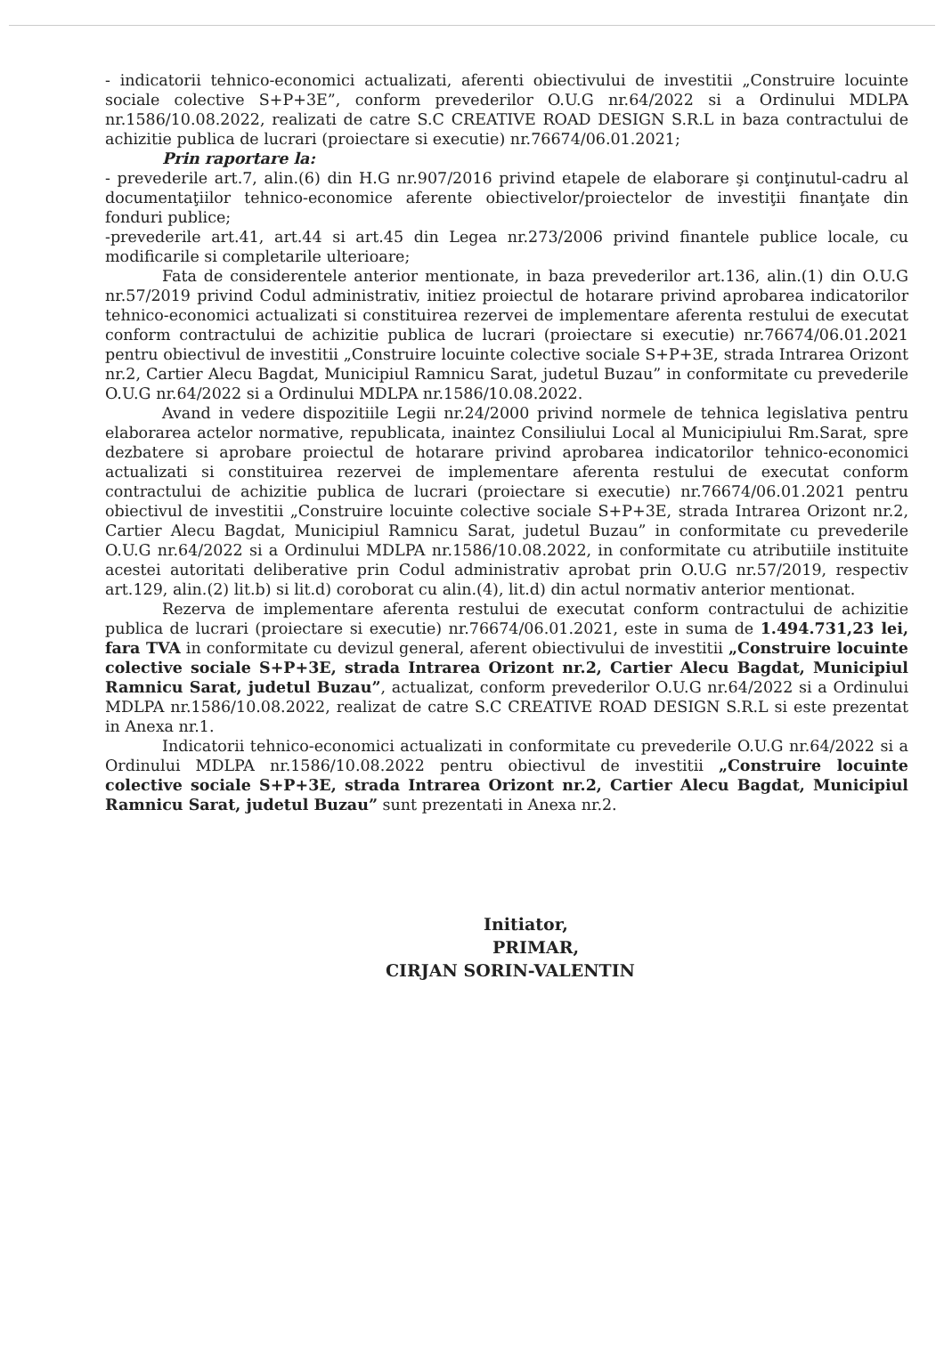- indicatorii tehnico-economici actualizati, aferenti obiectivului de investitii „Construire locuinte sociale colective S+P+3E”, conform prevederilor O.U.G nr.64/2022 si a Ordinului MDLPA nr.1586/10.08.2022, realizati de catre S.C CREATIVE ROAD DESIGN S.R.L in baza contractului de achizitie publica de lucrari (proiectare si executie) nr.76674/06.01.2021;
Prin raportare la:
- prevederile art.7, alin.(6) din H.G nr.907/2016 privind etapele de elaborare şi conţinutul-cadru al documentaţiilor tehnico-economice aferente obiectivelor/proiectelor de investiţii finanţate din fonduri publice;
-prevederile art.41, art.44 si art.45 din Legea nr.273/2006 privind finantele publice locale, cu modificarile si completarile ulterioare;
Fata de considerentele anterior mentionate, in baza prevederilor art.136, alin.(1) din O.U.G nr.57/2019 privind Codul administrativ, initiez proiectul de hotarare privind aprobarea indicatorilor tehnico-economici actualizati si constituirea rezervei de implementare aferenta restului de executat conform contractului de achizitie publica de lucrari (proiectare si executie) nr.76674/06.01.2021 pentru obiectivul de investitii „Construire locuinte colective sociale S+P+3E, strada Intrarea Orizont nr.2, Cartier Alecu Bagdat, Municipiul Ramnicu Sarat, judetul Buzau” in conformitate cu prevederile O.U.G nr.64/2022 si a Ordinului MDLPA nr.1586/10.08.2022.
Avand in vedere dispozitiile Legii nr.24/2000 privind normele de tehnica legislativa pentru elaborarea actelor normative, republicata, inaintez Consiliului Local al Municipiului Rm.Sarat, spre dezbatere si aprobare proiectul de hotarare privind aprobarea indicatorilor tehnico-economici actualizati si constituirea rezervei de implementare aferenta restului de executat conform contractului de achizitie publica de lucrari (proiectare si executie) nr.76674/06.01.2021 pentru obiectivul de investitii „Construire locuinte colective sociale S+P+3E, strada Intrarea Orizont nr.2, Cartier Alecu Bagdat, Municipiul Ramnicu Sarat, judetul Buzau” in conformitate cu prevederile O.U.G nr.64/2022 si a Ordinului MDLPA nr.1586/10.08.2022, in conformitate cu atributiile instituite acestei autoritati deliberative prin Codul administrativ aprobat prin O.U.G nr.57/2019, respectiv art.129, alin.(2) lit.b) si lit.d) coroborat cu alin.(4), lit.d) din actul normativ anterior mentionat.
Rezerva de implementare aferenta restului de executat conform contractului de achizitie publica de lucrari (proiectare si executie) nr.76674/06.01.2021, este in suma de 1.494.731,23 lei, fara TVA in conformitate cu devizul general, aferent obiectivului de investitii „Construire locuinte colective sociale S+P+3E, strada Intrarea Orizont nr.2, Cartier Alecu Bagdat, Municipiul Ramnicu Sarat, judetul Buzau”, actualizat, conform prevederilor O.U.G nr.64/2022 si a Ordinului MDLPA nr.1586/10.08.2022, realizat de catre S.C CREATIVE ROAD DESIGN S.R.L si este prezentat in Anexa nr.1.
Indicatorii tehnico-economici actualizati in conformitate cu prevederile O.U.G nr.64/2022 si a Ordinului MDLPA nr.1586/10.08.2022 pentru obiectivul de investitii „Construire locuinte colective sociale S+P+3E, strada Intrarea Orizont nr.2, Cartier Alecu Bagdat, Municipiul Ramnicu Sarat, judetul Buzau” sunt prezentati in Anexa nr.2.
Initiator,
PRIMAR,
CIRJAN SORIN-VALENTIN